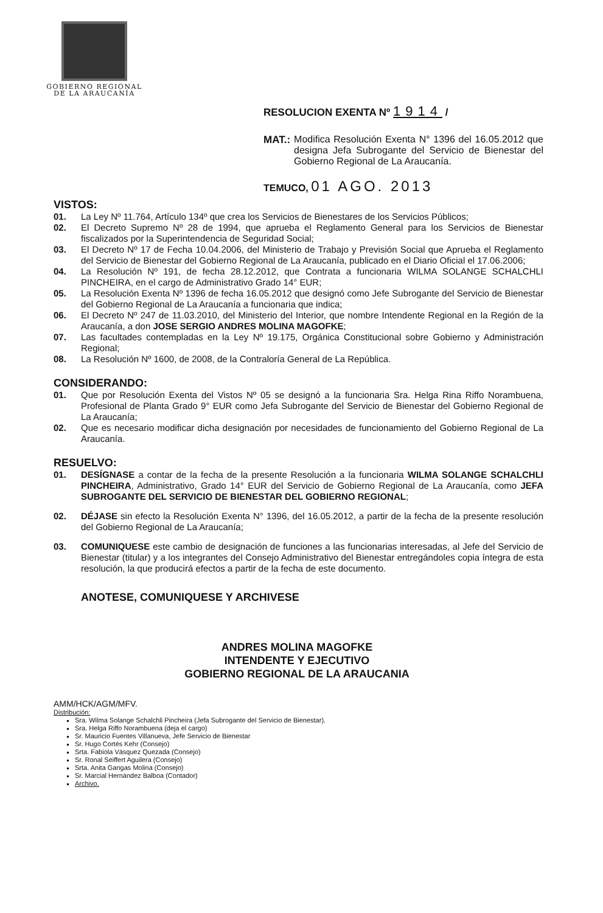GOBIERNO REGIONAL
DE LA ARAUCANÍA
RESOLUCION EXENTA Nº 1914 /
MAT.: Modifica Resolución Exenta N° 1396 del 16.05.2012 que designa Jefa Subrogante del Servicio de Bienestar del Gobierno Regional de La Araucanía.
TEMUCO, 01 AGO. 2013
VISTOS:
01. La Ley Nº 11.764, Artículo 134º que crea los Servicios de Bienestares de los Servicios Públicos;
02. El Decreto Supremo Nº 28 de 1994, que aprueba el Reglamento General para los Servicios de Bienestar fiscalizados por la Superintendencia de Seguridad Social;
03. El Decreto Nº 17 de Fecha 10.04.2006, del Ministerio de Trabajo y Previsión Social que Aprueba el Reglamento del Servicio de Bienestar del Gobierno Regional de La Araucanía, publicado en el Diario Oficial el 17.06.2006;
04. La Resolución Nº 191, de fecha 28.12.2012, que Contrata a funcionaria WILMA SOLANGE SCHALCHLI PINCHEIRA, en el cargo de Administrativo Grado 14° EUR;
05. La Resolución Exenta Nº 1396 de fecha 16.05.2012 que designó como Jefe Subrogante del Servicio de Bienestar del Gobierno Regional de La Araucanía a funcionaria que indica;
06. El Decreto Nº 247 de 11.03.2010, del Ministerio del Interior, que nombre Intendente Regional en la Región de la Araucanía, a don JOSE SERGIO ANDRES MOLINA MAGOFKE;
07. Las facultades contempladas en la Ley Nº 19.175, Orgánica Constitucional sobre Gobierno y Administración Regional;
08. La Resolución Nº 1600, de 2008, de la Contraloría General de La República.
CONSIDERANDO:
01. Que por Resolución Exenta del Vistos Nº 05 se designó a la funcionaria Sra. Helga Rina Riffo Norambuena, Profesional de Planta Grado 9° EUR como Jefa Subrogante del Servicio de Bienestar del Gobierno Regional de La Araucanía;
02. Que es necesario modificar dicha designación por necesidades de funcionamiento del Gobierno Regional de La Araucanía.
RESUELVO:
01. DESÍGNASE a contar de la fecha de la presente Resolución a la funcionaria WILMA SOLANGE SCHALCHLI PINCHEIRA, Administrativo, Grado 14° EUR del Servicio de Gobierno Regional de La Araucanía, como JEFA SUBROGANTE DEL SERVICIO DE BIENESTAR DEL GOBIERNO REGIONAL;
02. DÉJASE sin efecto la Resolución Exenta N° 1396, del 16.05.2012, a partir de la fecha de la presente resolución del Gobierno Regional de La Araucanía;
03. COMUNIQUESE este cambio de designación de funciones a las funcionarias interesadas, al Jefe del Servicio de Bienestar (titular) y a los integrantes del Consejo Administrativo del Bienestar entregándoles copia íntegra de esta resolución, la que producirá efectos a partir de la fecha de este documento.
ANOTESE, COMUNIQUESE Y ARCHIVESE
ANDRES MOLINA MAGOFKE
INTENDENTE Y EJECUTIVO
GOBIERNO REGIONAL DE LA ARAUCANIA
AMM/HCK/AGM/MFV.
Distribución:
Sra. Wilma Solange Schalchli Pincheira (Jefa Subrogante del Servicio de Bienestar).
Sra. Helga Riffo Norambuena (deja el cargo)
Sr. Mauricio Fuentes Villanueva, Jefe Servicio de Bienestar
Sr. Hugo Cortés Kehr (Consejo)
Srta. Fabiola Vásquez Quezada (Consejo)
Sr. Ronal Seiffert Aguilera (Consejo)
Srta. Anita Gangas Molina (Consejo)
Sr. Marcial Hernández Balboa (Contador)
Archivo.